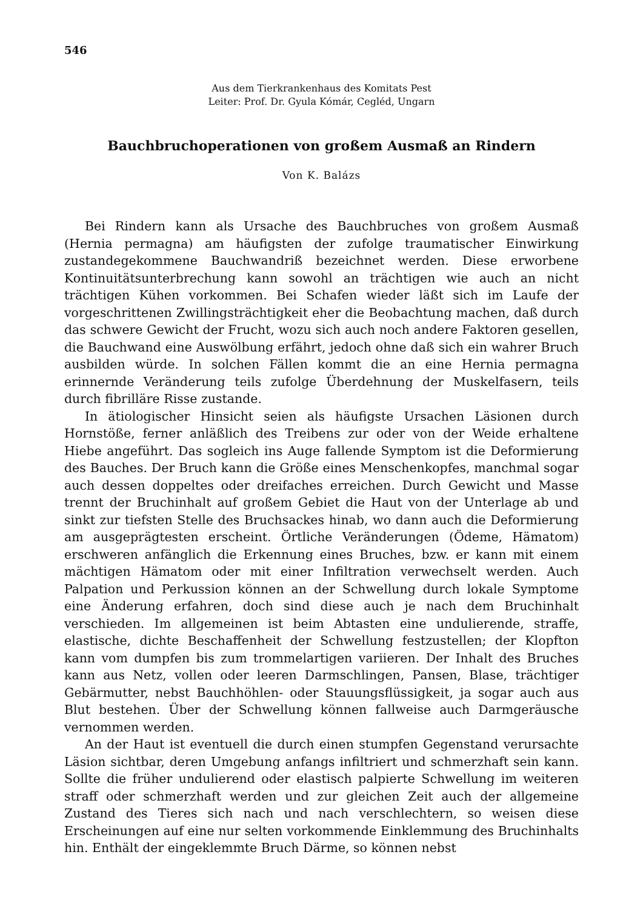546
Aus dem Tierkrankenhaus des Komitats Pest
Leiter: Prof. Dr. Gyula Kómár, Cegléd, Ungarn
Bauchbruchoperationen von großem Ausmaß an Rindern
Von K. Balázs
Bei Rindern kann als Ursache des Bauchbruches von großem Ausmaß (Hernia permagna) am häufigsten der zufolge traumatischer Einwirkung zustandegekommene Bauchwandriß bezeichnet werden. Diese erworbene Kontinuitätsunterbrechung kann sowohl an trächtigen wie auch an nicht trächtigen Kühen vorkommen. Bei Schafen wieder läßt sich im Laufe der vorgeschrittenen Zwillingsträchtigkeit eher die Beobachtung machen, daß durch das schwere Gewicht der Frucht, wozu sich auch noch andere Faktoren gesellen, die Bauchwand eine Auswölbung erfährt, jedoch ohne daß sich ein wahrer Bruch ausbilden würde. In solchen Fällen kommt die an eine Hernia permagna erinnernde Veränderung teils zufolge Überdehnung der Muskelfasern, teils durch fibrilläre Risse zustande.
In ätiologischer Hinsicht seien als häufigste Ursachen Läsionen durch Hornstöße, ferner anläßlich des Treibens zur oder von der Weide erhaltene Hiebe angeführt. Das sogleich ins Auge fallende Symptom ist die Deformierung des Bauches. Der Bruch kann die Größe eines Menschenkopfes, manchmal sogar auch dessen doppeltes oder dreifaches erreichen. Durch Gewicht und Masse trennt der Bruchinhalt auf großem Gebiet die Haut von der Unterlage ab und sinkt zur tiefsten Stelle des Bruchsackes hinab, wo dann auch die Deformierung am ausgeprägtesten erscheint. Örtliche Veränderungen (Ödeme, Hämatom) erschweren anfänglich die Erkennung eines Bruches, bzw. er kann mit einem mächtigen Hämatom oder mit einer Infiltration verwechselt werden. Auch Palpation und Perkussion können an der Schwellung durch lokale Symptome eine Änderung erfahren, doch sind diese auch je nach dem Bruchinhalt verschieden. Im allgemeinen ist beim Abtasten eine undulierende, straffe, elastische, dichte Beschaffenheit der Schwellung festzustellen; der Klopfton kann vom dumpfen bis zum trommelartigen variieren. Der Inhalt des Bruches kann aus Netz, vollen oder leeren Darmschlingen, Pansen, Blase, trächtiger Gebärmutter, nebst Bauchhöhlen- oder Stauungsflüssigkeit, ja sogar auch aus Blut bestehen. Über der Schwellung können fallweise auch Darmgeräusche vernommen werden.
An der Haut ist eventuell die durch einen stumpfen Gegenstand verursachte Läsion sichtbar, deren Umgebung anfangs infiltriert und schmerzhaft sein kann. Sollte die früher undulierend oder elastisch palpierte Schwellung im weiteren straff oder schmerzhaft werden und zur gleichen Zeit auch der allgemeine Zustand des Tieres sich nach und nach verschlechtern, so weisen diese Erscheinungen auf eine nur selten vorkommende Einklemmung des Bruchinhalts hin. Enthält der eingeklemmte Bruch Därme, so können nebst